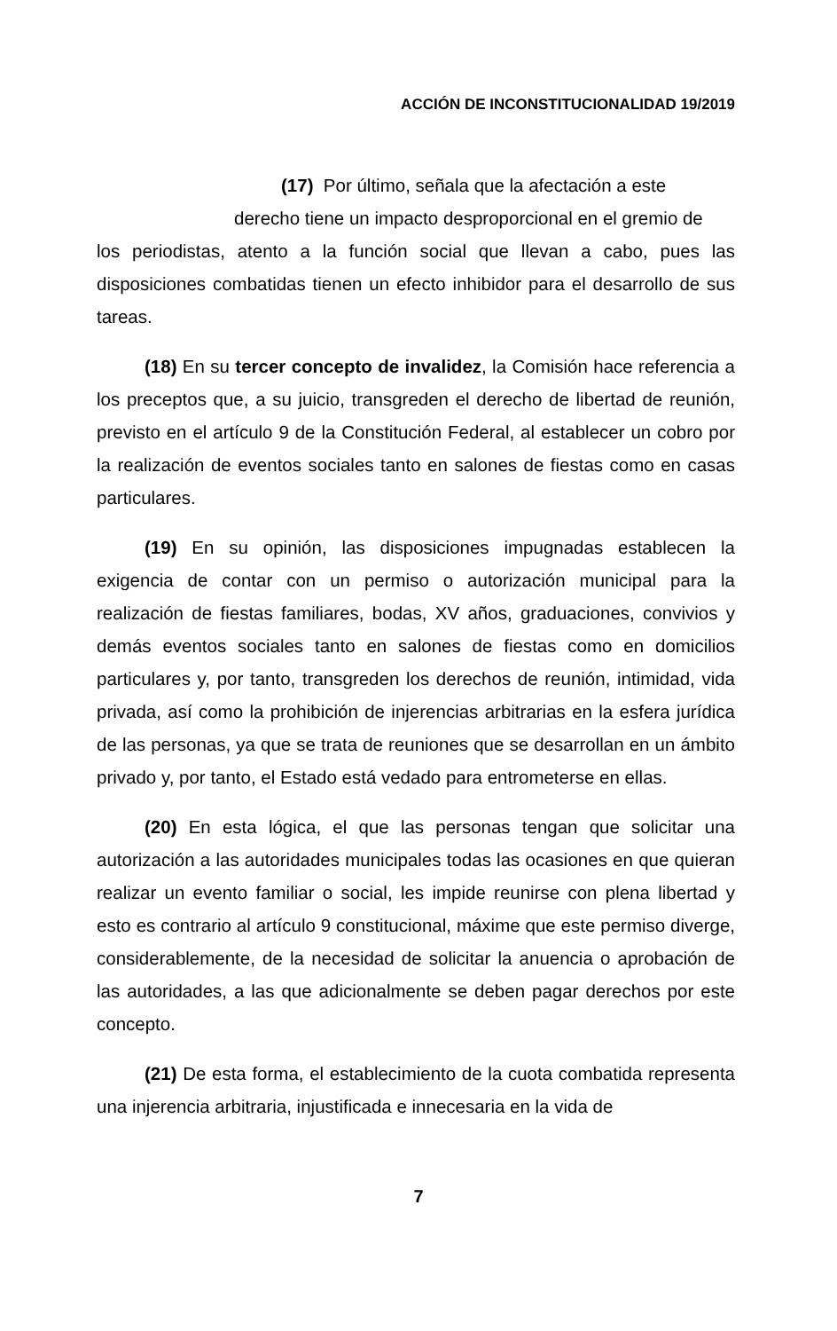ACCIÓN DE INCONSTITUCIONALIDAD 19/2019
(17) Por último, señala que la afectación a este
derecho tiene un impacto desproporcional en el gremio de
los periodistas, atento a la función social que llevan a cabo, pues las disposiciones combatidas tienen un efecto inhibidor para el desarrollo de sus tareas.
(18) En su tercer concepto de invalidez, la Comisión hace referencia a los preceptos que, a su juicio, transgreden el derecho de libertad de reunión, previsto en el artículo 9 de la Constitución Federal, al establecer un cobro por la realización de eventos sociales tanto en salones de fiestas como en casas particulares.
(19) En su opinión, las disposiciones impugnadas establecen la exigencia de contar con un permiso o autorización municipal para la realización de fiestas familiares, bodas, XV años, graduaciones, convivios y demás eventos sociales tanto en salones de fiestas como en domicilios particulares y, por tanto, transgreden los derechos de reunión, intimidad, vida privada, así como la prohibición de injerencias arbitrarias en la esfera jurídica de las personas, ya que se trata de reuniones que se desarrollan en un ámbito privado y, por tanto, el Estado está vedado para entrometerse en ellas.
(20) En esta lógica, el que las personas tengan que solicitar una autorización a las autoridades municipales todas las ocasiones en que quieran realizar un evento familiar o social, les impide reunirse con plena libertad y esto es contrario al artículo 9 constitucional, máxime que este permiso diverge, considerablemente, de la necesidad de solicitar la anuencia o aprobación de las autoridades, a las que adicionalmente se deben pagar derechos por este concepto.
(21) De esta forma, el establecimiento de la cuota combatida representa una injerencia arbitraria, injustificada e innecesaria en la vida de
7